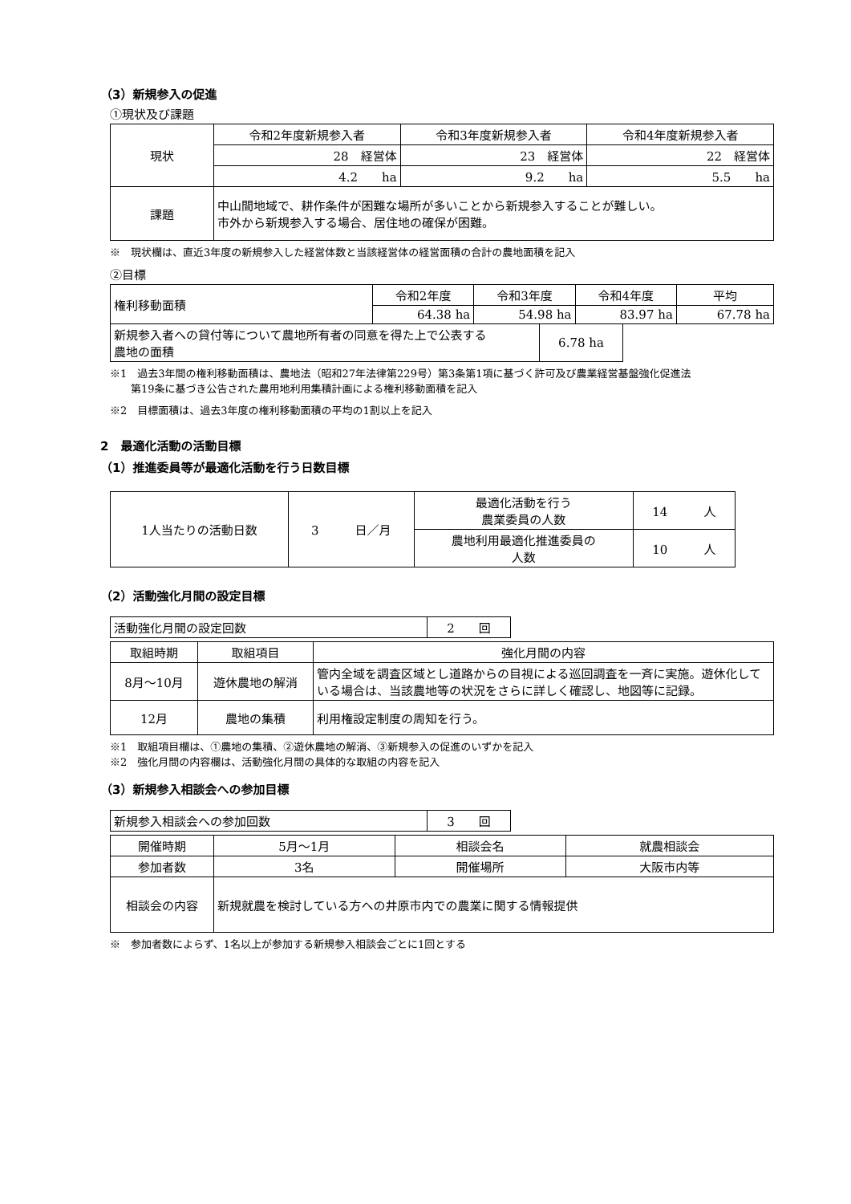（3）新規参入の促進
①現状及び課題
| 現状 | 令和2年度新規参入者 | 令和3年度新規参入者 | 令和4年度新規参入者 |
| | 28 経営体 | 23 経営体 | 22 経営体 |
| | 4.2 ha | 9.2 ha | 5.5 ha |
| 課題 | 中山間地域で、耕作条件が困難な場所が多いことから新規参入することが難しい。 市外から新規参入する場合、居住地の確保が困難。 | | |
※　現状欄は、直近3年度の新規参入した経営体数と当該経営体の経営面積の合計の農地面積を記入
②目標
| 権利移動面積 | 令和2年度 | 令和3年度 | 令和4年度 | 平均 |
| | 64.38 ha | 54.98 ha | 83.97 ha | 67.78 ha |
| 新規参入者への貸付等について農地所有者の同意を得た上で公表する 農地の面積 | 6.78 ha |
※1　過去3年間の権利移動面積は、農地法（昭和27年法律第229号）第3条第1項に基づく許可及び農業経営基盤強化促進法
　　第19条に基づき公告された農用地利用集積計画による権利移動面積を記入
※2　目標面積は、過去3年度の権利移動面積の平均の1割以上を記入
2　最適化活動の活動目標
（1）推進委員等が最適化活動を行う日数目標
| 1人当たりの活動日数 | 3 日／月 | 最適化活動を行う 農業委員の人数 | 14 人 |
| | | 農地利用最適化推進委員の 人数 | 10 人 |
（2）活動強化月間の設定目標
| 活動強化月間の設定回数 | 2 回 |
| 取組時期 | 取組項目 | 強化月間の内容 |
| 8月～10月 | 遊休農地の解消 | 管内全域を調査区域とし道路からの目視による巡回調査を一斉に実施。遊休化している場合は、当該農地等の状況をさらに詳しく確認し、地図等に記録。 |
| 12月 | 農地の集積 | 利用権設定制度の周知を行う。 |
※1　取組項目欄は、①農地の集積、②遊休農地の解消、③新規参入の促進のいずかを記入
※2　強化月間の内容欄は、活動強化月間の具体的な取組の内容を記入
（3）新規参入相談会への参加目標
| 新規参入相談会への参加回数 | 3 回 |
| 開催時期 | 5月～1月 | 相談会名 | 就農相談会 |
| 参加者数 | 3名 | 開催場所 | 大阪市内等 |
| 相談会の内容 | 新規就農を検討している方への井原市内での農業に関する情報提供 | | |
※　参加者数によらず、1名以上が参加する新規参入相談会ごとに1回とする